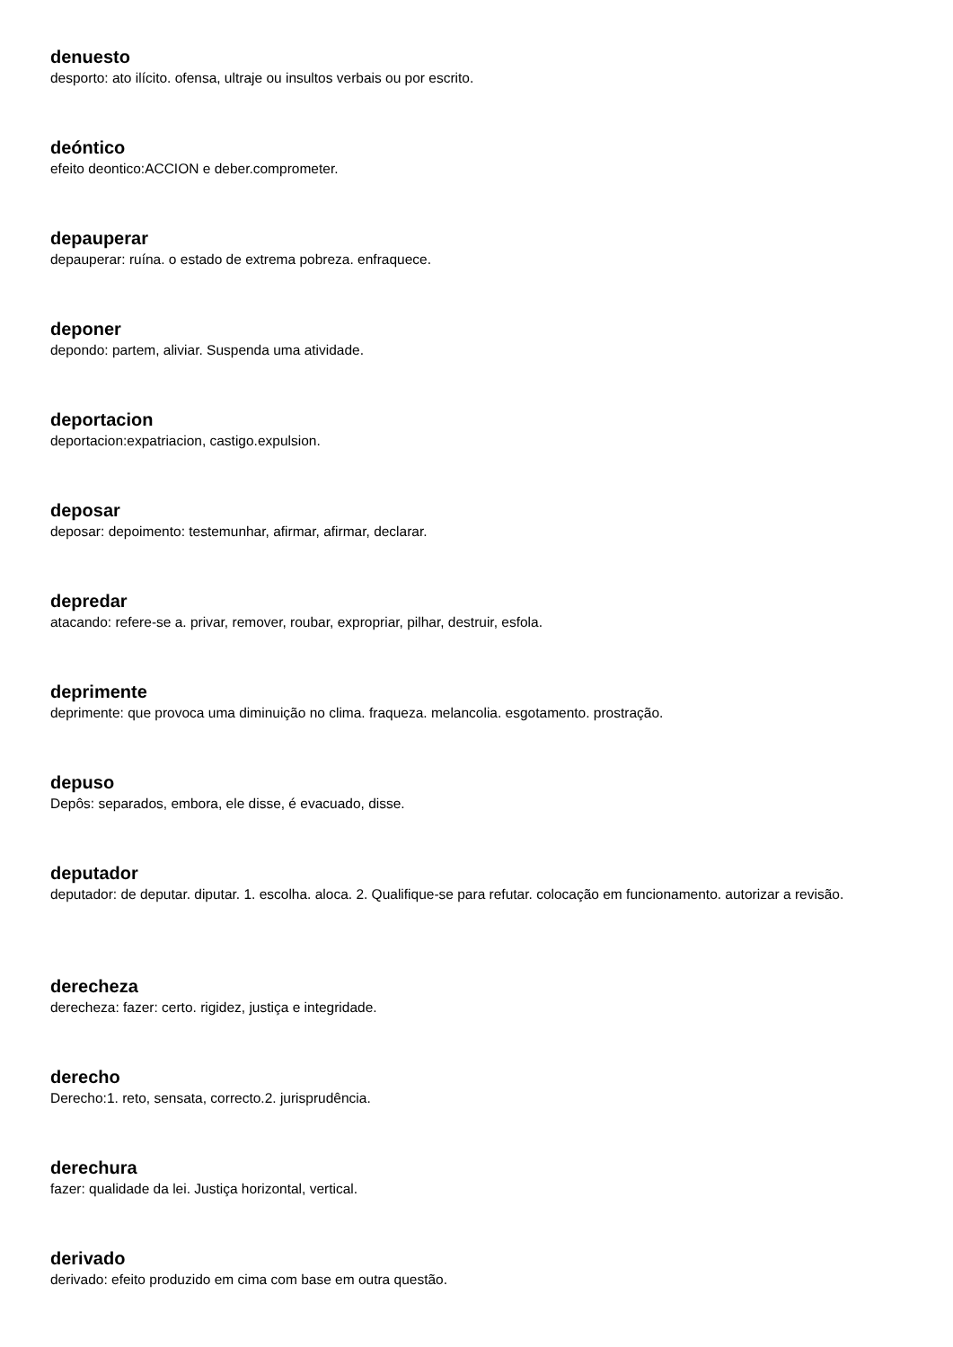denuesto
desporto: ato ilícito. ofensa, ultraje ou insultos verbais ou por escrito.
deóntico
efeito deontico:ACCION e deber.comprometer.
depauperar
depauperar: ruína. o estado de extrema pobreza. enfraquece.
deponer
depondo: partem, aliviar. Suspenda uma atividade.
deportacion
deportacion:expatriacion, castigo.expulsion.
deposar
deposar: depoimento: testemunhar, afirmar, afirmar, declarar.
depredar
atacando: refere-se a. privar, remover, roubar, expropriar, pilhar, destruir, esfola.
deprimente
deprimente: que provoca uma diminuição no clima. fraqueza. melancolia. esgotamento. prostração.
depuso
Depôs: separados, embora, ele disse, é evacuado, disse.
deputador
deputador: de deputar. diputar. 1. escolha. aloca. 2. Qualifique-se para refutar. colocação em funcionamento. autorizar a revisão.
derecheza
derecheza: fazer: certo. rigidez, justiça e integridade.
derecho
Derecho:1. reto, sensata, correcto.2. jurisprudência.
derechura
fazer: qualidade da lei. Justiça horizontal, vertical.
derivado
derivado: efeito produzido em cima com base em outra questão.